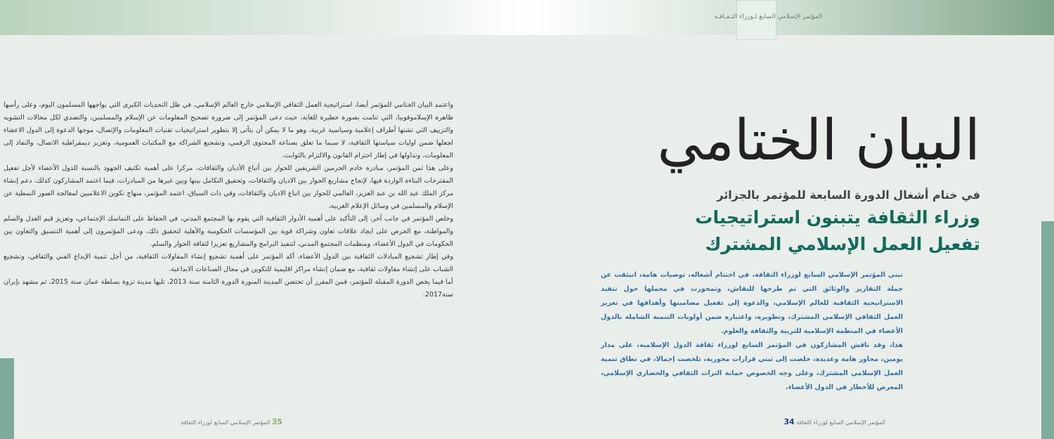المؤتمر الإسلامي السابع لـوزراء الثـقـافـة
البيان الختامي
في ختام أشغال الدورة السابعة للمؤتمر بالجزائر
وزراء الثقافة يتبنون استراتيجيات
تفعيل العمل الإسلامي المشترك
تبنى المؤتمر الإسلامي السابع لوزراء الثقافة، في اختتام أشغاله، توصيات هامة، انبثقت عن جملة التقارير والوثائق التي تم طرحها للنقاش، وتمحورت في مجملها حول تنفيذ الاستراتيجية الثقافية للعالم الإسلامي، والدعوة إلى تفعيل مضامينها وأهدافها في تعزيز العمل الثقافي الإسلامي المشترك، وتطويره، واعتباره ضمن أولويات التنمية الشاملة بالدول الأعضاء في المنظمة الإسلامية للتربية والثقافة والعلوم.
هذا، وقد ناقش المشاركون في المؤتمر السابع لوزراء ثقافة الدول الإسلامية، على مدار يومين، محاور هامة وعديدة، خلصت إلى تبني قرارات محورية، تلخصت إجمالا، في نطاق تنمية العمل الإسلامي المشترك، وعلى وجه الخصوص حماية التراث الثقافي والحضاري الإسلامي، المعرض للأخطار في الدول الأعضاء.
واعتمد البيان الختامي للمؤتمر أيضا، استراتيجية العمل الثقافي الإسلامي خارج العالم الإسلامي، في ظل التحديات الكبرى التي يواجهها المسلمون اليوم، وعلى رأسها ظاهرة الإسلاموفوبيا، التي تنامت بصورة خطيرة للغاية، حيث دعى المؤتمر إلى ضرورة تصحيح المعلومات عن الإسلام والمسلمين، والتصدي لكل محالات التشويه والتزييف التي تشنها أطراف إعلامية وسياسية غربية، وهو ما لا يمكن أن يتأتى إلا بتطوير استراتيجيات تقنيات المعلومات والإتصال، موجها الدعوة إلى الدول الاعضاء لجعلها ضمن اوليات سياستها الثقافية، لا سيما ما تعلق بصناعة المحتوى الرقمي، وتشجيع الشراكة مع المكتبات العمومية، وتعزيز ديمقراطية الاتصال، والنفاذ إلى المعلومات، وتداولها في إطار احترام القانون والالتزام بالثوابت.
وعلى هذا ثمن المؤتمر، مبادرة خادم الحرمين الشريفين للحوار بين أتباع الأديان والثقافات، مركزا على أهمية تكثيف الجهود بالنسبة للدول الأعضاء لأجل تفعيل المقترحات البناءة الواردة فيها، لإنجاح مشاريع الحوار بين الاديان والثقافات، وتحقيق التكامل بينها وبين غيرها من المبادرات، فيما اعتمد المشاركون كذلك، دعم إنشاء مركز الملك عبد الله بن عبد العزيز، العالمي للحوار بين اتباع الاديان والثقافات، وفي ذات السياق، اعتمد المؤتمر، منهاج تكوين الاعلاميين لمعالجة الصور النمطية عن الإسلام والمسلمين في وسائل الإعلام الغربية،
وخلص المؤتمر في جانب آخر، إلى التأكيد على أهمية الأدوار الثقافية التي يقوم بها المجتمع المدني، في الحفاظ على التماسك الإجتماعي، وتعزيز قيم العدل والسلم والمواطنة، مع الحرص على ايجاد علاقات تعاون وشراكة قوية بين المؤسسات الحكومية والأهلية لتحقيق ذلك، ودعى المؤتمرون إلى أهمية التنسيق والتعاون بين الحكومات في الدول الأعضاء، ومنظمات المجتمع المدني، لتنفيذ البرامج والمشاريع تعزيزا لثقافة الحوار والسلم.
وفي إطار تشجيع المبادلات الثقافية بين الدول الأعضاء، أكد المؤتمر على أهمية تشجيع إنشاء المقاولات الثقافية، من أجل تنمية الإبداع الفني والثقافي، وتشجيع الشباب على إنشاء مقاولات ثقافية، مع ضمان إنشاء مراكز اقليمية للتكوين في مجال الصناعات الابداعية.
أما فيما يخص الدورة المقبلة للمؤتمر، فمن المقرر أن تحتضن المدينة المنورة الدورة الثامنة سنة 2013، تليها مدينة نزوة بسلطة عمان سنة 2015، ثم مشهد بإيران سنة2017.
المؤتمر الإسلامي السابع لوزراء الثقافة 34
35 المؤتمر الإسلامي السابع لوزراء الثقافة